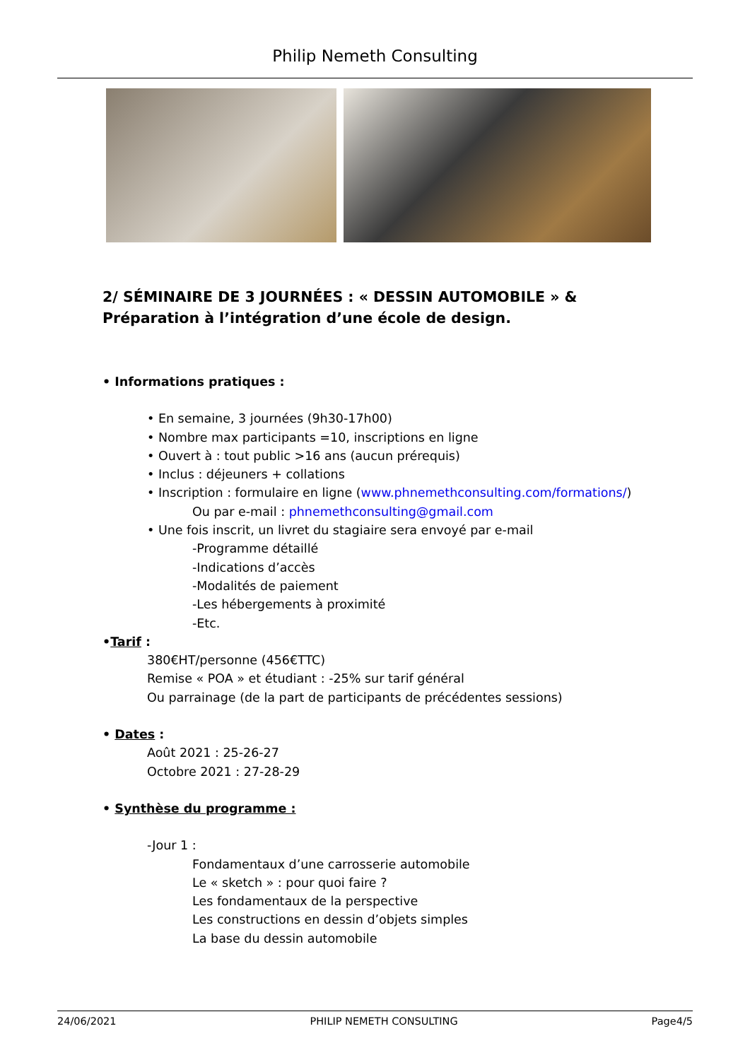Philip Nemeth Consulting
2/ SÉMINAIRE DE 3 JOURNÉES : « DESSIN AUTOMOBILE » & Préparation à l’intégration d’une école de design.
• Informations pratiques :
• En semaine, 3 journées (9h30-17h00)
• Nombre max participants =10, inscriptions en ligne
• Ouvert à : tout public >16 ans (aucun prérequis)
• Inclus : déjeuners + collations
• Inscription : formulaire en ligne (www.phnemethconsulting.com/formations/)
Ou par e-mail : phnemethconsulting@gmail.com
• Une fois inscrit, un livret du stagiaire sera envoyé par e-mail
-Programme détaillé
-Indications d’accès
-Modalités de paiement
-Les hébergements à proximité
-Etc.
•Tarif :
380€HT/personne (456€TTC)
Remise « POA » et étudiant : -25% sur tarif général
Ou parrainage (de la part de participants de précédentes sessions)
• Dates :
Août 2021 : 25-26-27
Octobre 2021 : 27-28-29
• Synthèse du programme :
-Jour 1 :
Fondamentaux d’une carrosserie automobile
Le « sketch » : pour quoi faire ?
Les fondamentaux de la perspective
Les constructions en dessin d’objets simples
La base du dessin automobile
24/06/2021 PHILIP NEMETH CONSULTING Page4/5